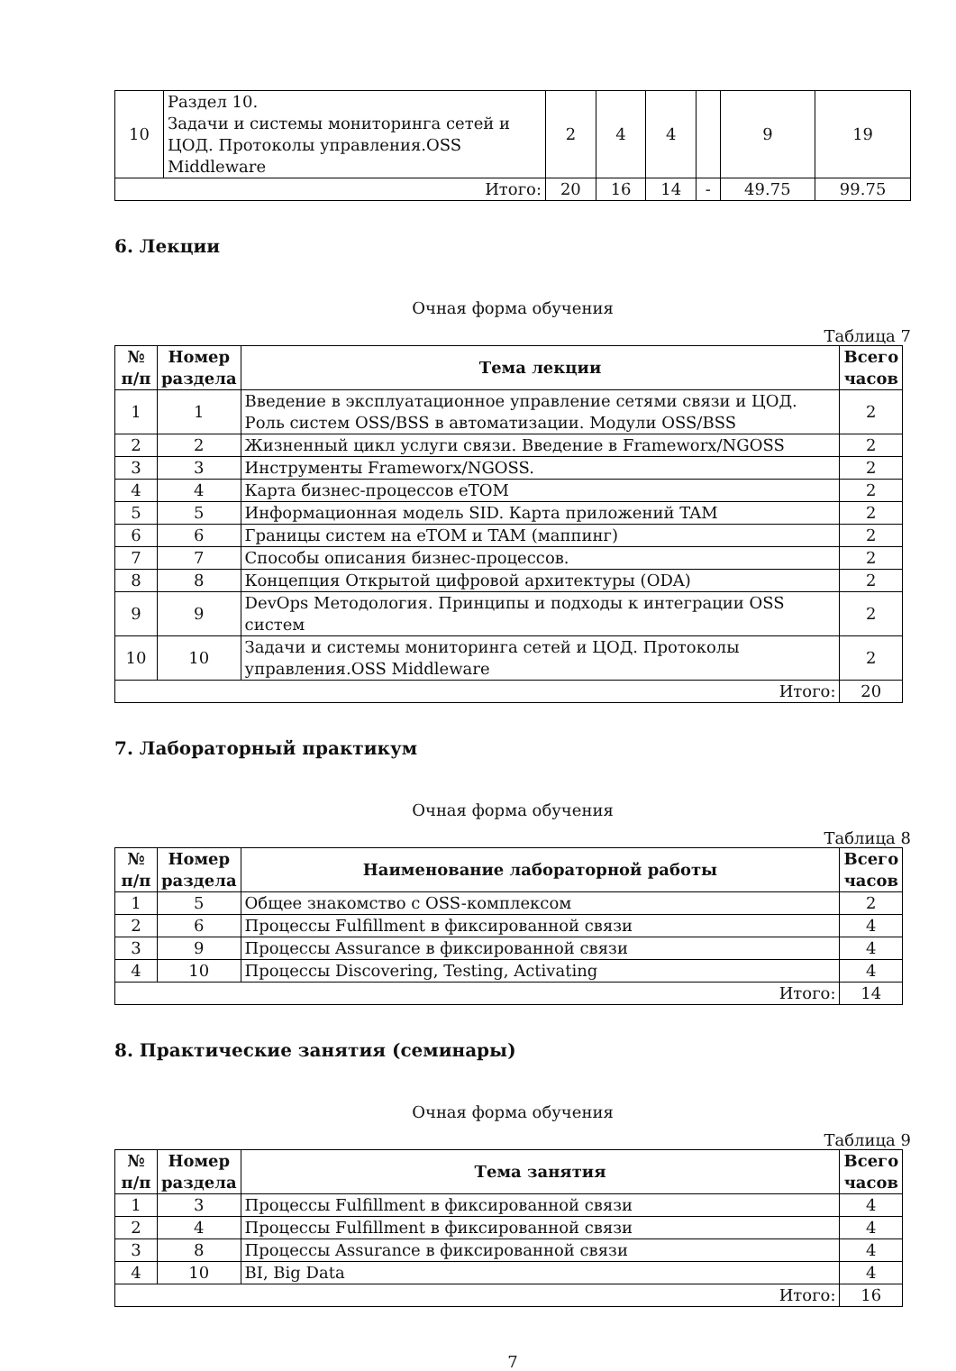| 10 | Раздел 10. Задачи и системы мониторинга сетей и ЦОД. Протоколы управления.OSS Middleware | 2 | 4 | 4 | | 9 | 19 |
| Итого: | | 20 | 16 | 14 | - | 49.75 | 99.75 |
6. Лекции
Очная форма обучения
Таблица 7
| № п/п | Номер раздела | Тема лекции | Всего часов |
| --- | --- | --- | --- |
| 1 | 1 | Введение в эксплуатационное управление сетями связи и ЦОД. Роль систем OSS/BSS в автоматизации. Модули OSS/BSS | 2 |
| 2 | 2 | Жизненный цикл услуги связи. Введение в Frameworx/NGOSS | 2 |
| 3 | 3 | Инструменты Frameworx/NGOSS. | 2 |
| 4 | 4 | Карта бизнес-процессов eTOM | 2 |
| 5 | 5 | Информационная модель SID. Карта приложений TAM | 2 |
| 6 | 6 | Границы систем на eTOM и TAM (маппинг) | 2 |
| 7 | 7 | Способы описания бизнес-процессов. | 2 |
| 8 | 8 | Концепция Открытой цифровой архитектуры (ODA) | 2 |
| 9 | 9 | DevOps Методология. Принципы и подходы к интеграции OSS систем | 2 |
| 10 | 10 | Задачи и системы мониторинга сетей и ЦОД. Протоколы управления.OSS Middleware | 2 |
| Итого: | | | 20 |
7. Лабораторный практикум
Очная форма обучения
Таблица 8
| № п/п | Номер раздела | Наименование лабораторной работы | Всего часов |
| --- | --- | --- | --- |
| 1 | 5 | Общее знакомство с OSS-комплексом | 2 |
| 2 | 6 | Процессы Fulfillment в фиксированной связи | 4 |
| 3 | 9 | Процессы Assurance в фиксированной связи | 4 |
| 4 | 10 | Процессы Discovering, Testing, Activating | 4 |
| Итого: | | | 14 |
8. Практические занятия (семинары)
Очная форма обучения
Таблица 9
| № п/п | Номер раздела | Тема занятия | Всего часов |
| --- | --- | --- | --- |
| 1 | 3 | Процессы Fulfillment в фиксированной связи | 4 |
| 2 | 4 | Процессы Fulfillment в фиксированной связи | 4 |
| 3 | 8 | Процессы Assurance в фиксированной связи | 4 |
| 4 | 10 | BI, Big Data | 4 |
| Итого: | | | 16 |
7